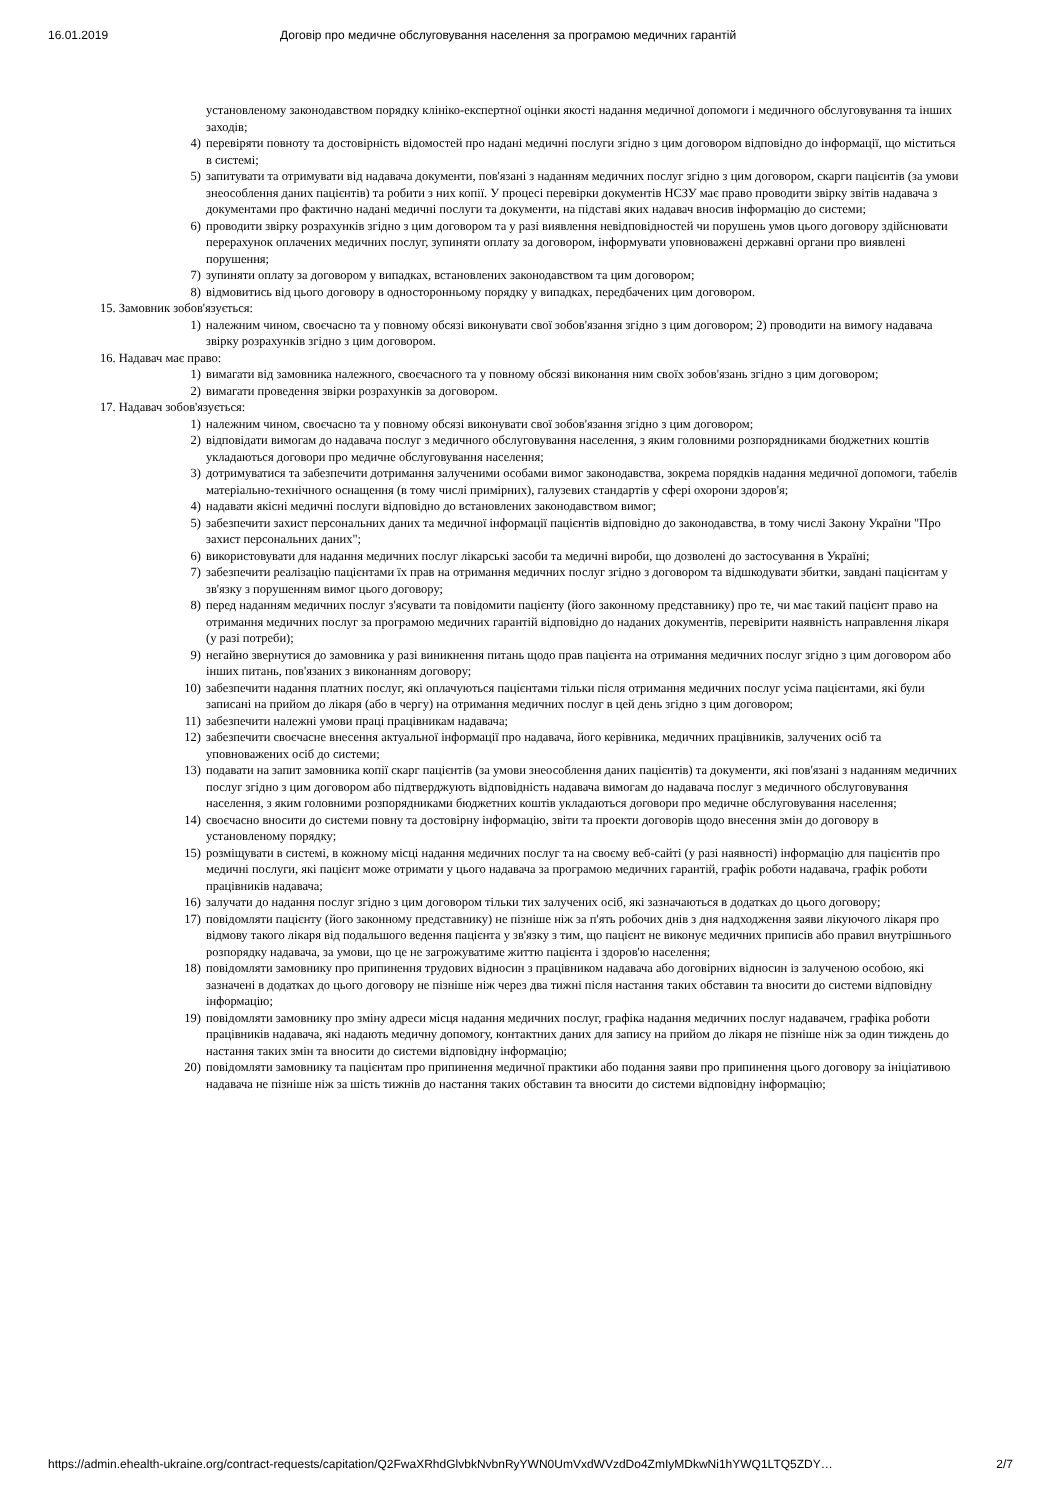16.01.2019 Договір про медичне обслуговування населення за програмою медичних гарантій
установленому законодавством порядку клініко-експертної оцінки якості надання медичної допомоги і медичного обслуговування та інших заходів;
4) перевіряти повноту та достовірність відомостей про надані медичні послуги згідно з цим договором відповідно до інформації, що міститься в системі;
5) запитувати та отримувати від надавача документи, пов'язані з наданням медичних послуг згідно з цим договором, скарги пацієнтів (за умови знеособлення даних пацієнтів) та робити з них копії. У процесі перевірки документів НСЗУ має право проводити звірку звітів надавача з документами про фактично надані медичні послуги та документи, на підставі яких надавач вносив інформацію до системи;
6) проводити звірку розрахунків згідно з цим договором та у разі виявлення невідповідностей чи порушень умов цього договору здійснювати перерахунок оплачених медичних послуг, зупиняти оплату за договором, інформувати уповноважені державні органи про виявлені порушення;
7) зупиняти оплату за договором у випадках, встановлених законодавством та цим договором;
8) відмовитись від цього договору в односторонньому порядку у випадках, передбачених цим договором.
15. Замовник зобов'язується:
1) належним чином, своєчасно та у повному обсязі виконувати свої зобов'язання згідно з цим договором; 2) проводити на вимогу надавача звірку розрахунків згідно з цим договором.
16. Надавач має право:
1) вимагати від замовника належного, своєчасного та у повному обсязі виконання ним своїх зобов'язань згідно з цим договором;
2) вимагати проведення звірки розрахунків за договором.
17. Надавач зобов'язується:
1) належним чином, своєчасно та у повному обсязі виконувати свої зобов'язання згідно з цим договором;
2) відповідати вимогам до надавача послуг з медичного обслуговування населення, з яким головними розпорядниками бюджетних коштів укладаються договори про медичне обслуговування населення;
3) дотримуватися та забезпечити дотримання залученими особами вимог законодавства, зокрема порядків надання медичної допомоги, табелів матеріально-технічного оснащення (в тому числі примірних), галузевих стандартів у сфері охорони здоров'я;
4) надавати якісні медичні послуги відповідно до встановлених законодавством вимог;
5) забезпечити захист персональних даних та медичної інформації пацієнтів відповідно до законодавства, в тому числі Закону України "Про захист персональних даних";
6) використовувати для надання медичних послуг лікарські засоби та медичні вироби, що дозволені до застосування в Україні;
7) забезпечити реалізацію пацієнтами їх прав на отримання медичних послуг згідно з договором та відшкодувати збитки, завдані пацієнтам у зв'язку з порушенням вимог цього договору;
8) перед наданням медичних послуг з'ясувати та повідомити пацієнту (його законному представнику) про те, чи має такий пацієнт право на отримання медичних послуг за програмою медичних гарантій відповідно до наданих документів, перевірити наявність направлення лікаря (у разі потреби);
9) негайно звернутися до замовника у разі виникнення питань щодо прав пацієнта на отримання медичних послуг згідно з цим договором або інших питань, пов'язаних з виконанням договору;
10) забезпечити надання платних послуг, які оплачуються пацієнтами тільки після отримання медичних послуг усіма пацієнтами, які були записані на прийом до лікаря (або в чергу) на отримання медичних послуг в цей день згідно з цим договором;
11) забезпечити належні умови праці працівникам надавача;
12) забезпечити своєчасне внесення актуальної інформації про надавача, його керівника, медичних працівників, залучених осіб та уповноважених осіб до системи;
13) подавати на запит замовника копії скарг пацієнтів (за умови знеособлення даних пацієнтів) та документи, які пов'язані з наданням медичних послуг згідно з цим договором або підтверджують відповідність надавача вимогам до надавача послуг з медичного обслуговування населення, з яким головними розпорядниками бюджетних коштів укладаються договори про медичне обслуговування населення;
14) своєчасно вносити до системи повну та достовірну інформацію, звіти та проекти договорів щодо внесення змін до договору в установленому порядку;
15) розміщувати в системі, в кожному місці надання медичних послуг та на своєму веб-сайті (у разі наявності) інформацію для пацієнтів про медичні послуги, які пацієнт може отримати у цього надавача за програмою медичних гарантій, графік роботи надавача, графік роботи працівників надавача;
16) залучати до надання послуг згідно з цим договором тільки тих залучених осіб, які зазначаються в додатках до цього договору;
17) повідомляти пацієнту (його законному представнику) не пізніше ніж за п'ять робочих днів з дня надходження заяви лікуючого лікаря про відмову такого лікаря від подальшого ведення пацієнта у зв'язку з тим, що пацієнт не виконує медичних приписів або правил внутрішнього розпорядку надавача, за умови, що це не загрожуватиме життю пацієнта і здоров'ю населення;
18) повідомляти замовнику про припинення трудових відносин з працівником надавача або договірних відносин із залученою особою, які зазначені в додатках до цього договору не пізніше ніж через два тижні після настання таких обставин та вносити до системи відповідну інформацію;
19) повідомляти замовнику про зміну адреси місця надання медичних послуг, графіка надання медичних послуг надавачем, графіка роботи працівників надавача, які надають медичну допомогу, контактних даних для запису на прийом до лікаря не пізніше ніж за один тиждень до настання таких змін та вносити до системи відповідну інформацію;
20) повідомляти замовнику та пацієнтам про припинення медичної практики або подання заяви про припинення цього договору за ініціативою надавача не пізніше ніж за шість тижнів до настання таких обставин та вносити до системи відповідну інформацію;
https://admin.ehealth-ukraine.org/contract-requests/capitation/Q2FwaXRhdGlvbkNvbnRyYWN0UmVxdWVzdDo4ZmIyMDkwNi1hYWQ1LTQ5ZDY… 2/7